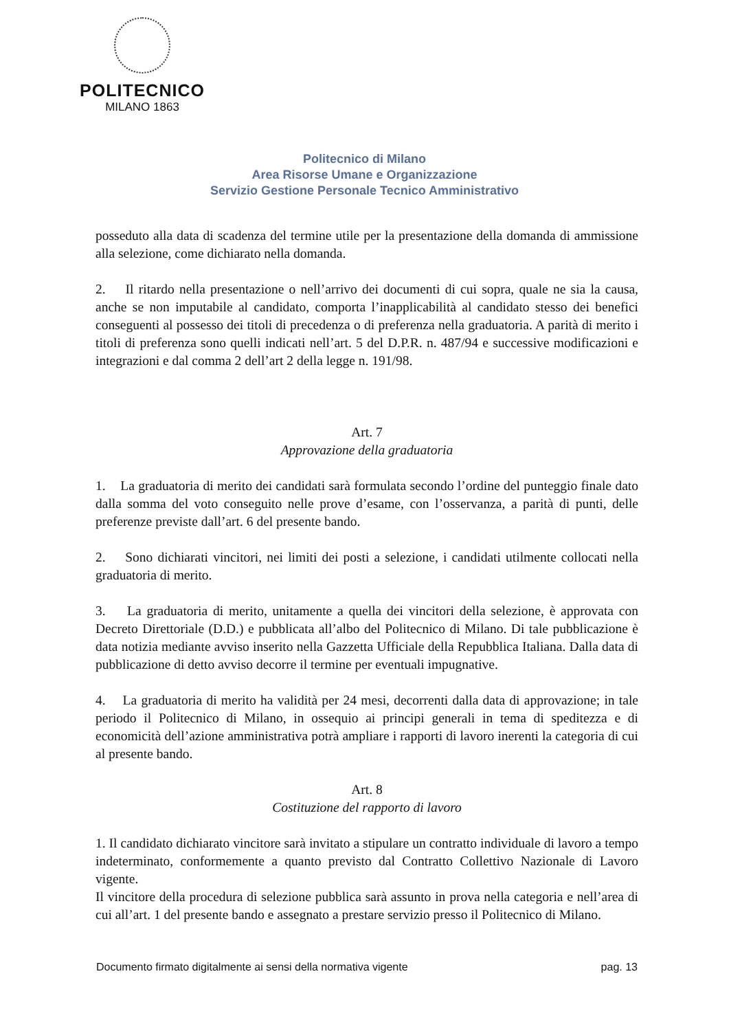POLITECNICO
MILANO 1863
Politecnico di Milano
Area Risorse Umane e Organizzazione
Servizio Gestione Personale Tecnico Amministrativo
posseduto alla data di scadenza del termine utile per la presentazione della domanda di ammissione alla selezione, come dichiarato nella domanda.
2. Il ritardo nella presentazione o nell’arrivo dei documenti di cui sopra, quale ne sia la causa, anche se non imputabile al candidato, comporta l’inapplicabilità al candidato stesso dei benefici conseguenti al possesso dei titoli di precedenza o di preferenza nella graduatoria. A parità di merito i titoli di preferenza sono quelli indicati nell’art. 5 del D.P.R. n. 487/94 e successive modificazioni e integrazioni e dal comma 2 dell’art 2 della legge n. 191/98.
Art. 7
Approvazione della graduatoria
1. La graduatoria di merito dei candidati sarà formulata secondo l’ordine del punteggio finale dato dalla somma del voto conseguito nelle prove d’esame, con l’osservanza, a parità di punti, delle preferenze previste dall’art. 6 del presente bando.
2. Sono dichiarati vincitori, nei limiti dei posti a selezione, i candidati utilmente collocati nella graduatoria di merito.
3. La graduatoria di merito, unitamente a quella dei vincitori della selezione, è approvata con Decreto Direttoriale (D.D.) e pubblicata all’albo del Politecnico di Milano. Di tale pubblicazione è data notizia mediante avviso inserito nella Gazzetta Ufficiale della Repubblica Italiana. Dalla data di pubblicazione di detto avviso decorre il termine per eventuali impugnative.
4. La graduatoria di merito ha validità per 24 mesi, decorrenti dalla data di approvazione; in tale periodo il Politecnico di Milano, in ossequio ai principi generali in tema di speditezza e di economicità dell’azione amministrativa potrà ampliare i rapporti di lavoro inerenti la categoria di cui al presente bando.
Art. 8
Costituzione del rapporto di lavoro
1. Il candidato dichiarato vincitore sarà invitato a stipulare un contratto individuale di lavoro a tempo indeterminato, conformemente a quanto previsto dal Contratto Collettivo Nazionale di Lavoro vigente.
Il vincitore della procedura di selezione pubblica sarà assunto in prova nella categoria e nell’area di cui all’art. 1 del presente bando e assegnato a prestare servizio presso il Politecnico di Milano.
Documento firmato digitalmente ai sensi della normativa vigente pag. 13